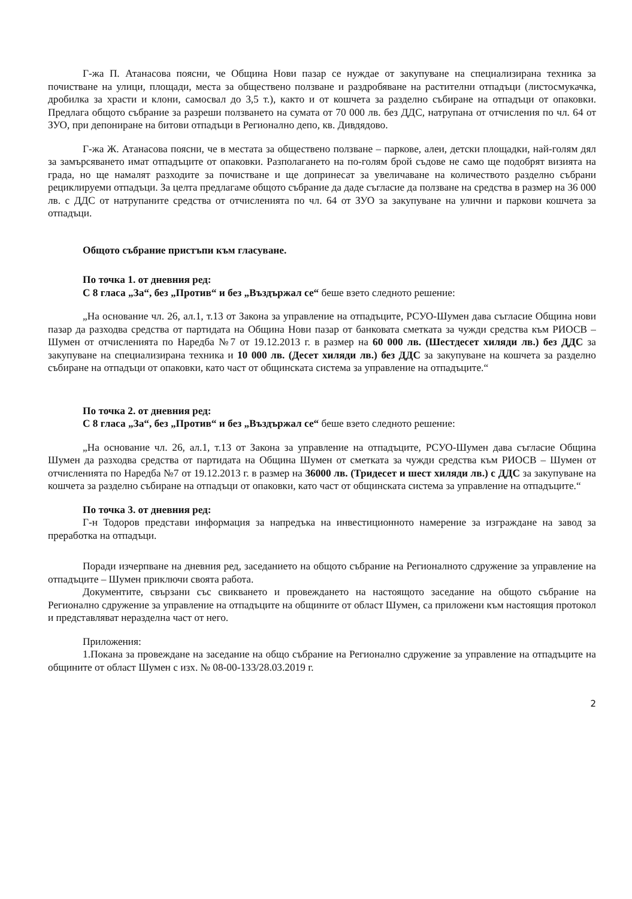Г-жа П. Атанасова поясни, че Община Нови пазар се нуждае от закупуване на специализирана техника за почистване на улици, площади, места за обществено ползване и раздробяване на растителни отпадъци (листосмукачка, дробилка за храсти и клони, самосвал до 3,5 т.), както и от кошчета за разделно събиране на отпадъци от опаковки. Предлага общото събрание за разреши ползването на сумата от 70 000 лв. без ДДС, натрупана от отчисления по чл. 64 от ЗУО, при депониране на битови отпадъци в Регионално депо, кв. Дивдядово.
Г-жа Ж. Атанасова поясни, че в местата за обществено ползване – паркове, алеи, детски площадки, най-голям дял за замърсяването имат отпадъците от опаковки. Разполагането на по-голям брой съдове не само ще подобрят визията на града, но ще намалят разходите за почистване и ще допринесат за увеличаване на количеството разделно събрани рециклируеми отпадъци. За целта предлагаме общото събрание да даде съгласие да ползване на средства в размер на 36 000 лв. с ДДС от натрупаните средства от отчисленията по чл. 64 от ЗУО за закупуване на улични и паркови кошчета за отпадъци.
Общото събрание пристъпи към гласуване.
По точка 1. от дневния ред:
С 8 гласа „За“, без „Против“ и без „Въздържал се“ беше взето следното решение:
„На основание чл. 26, ал.1, т.13 от Закона за управление на отпадъците, РСУО-Шумен дава съгласие Община нови пазар да разходва средства от партидата на Община Нови пазар от банковата сметката за чужди средства към РИОСВ – Шумен от отчисленията по Наредба №7 от 19.12.2013 г. в размер на 60 000 лв. (Шестдесет хиляди лв.) без ДДС за закупуване на специализирана техника и 10 000 лв. (Десет хиляди лв.) без ДДС за закупуване на кошчета за разделно събиране на отпадъци от опаковки, като част от общинската система за управление на отпадъците.“
По точка 2. от дневния ред:
С 8 гласа „За“, без „Против“ и без „Въздържал се“ беше взето следното решение:
„На основание чл. 26, ал.1, т.13 от Закона за управление на отпадъците, РСУО-Шумен дава съгласие Община Шумен да разходва средства от партидата на Община Шумен от сметката за чужди средства към РИОСВ – Шумен от отчисленията по Наредба №7 от 19.12.2013 г. в размер на 36000 лв. (Тридесет и шест хиляди лв.) с ДДС за закупуване на кошчета за разделно събиране на отпадъци от опаковки, като част от общинската система за управление на отпадъците.“
По точка 3. от дневния ред:
Г-н Тодоров представи информация за напредъка на инвестиционното намерение за изграждане на завод за преработка на отпадъци.
Поради изчерпване на дневния ред, заседанието на общото събрание на Регионалното сдружение за управление на отпадъците – Шумен приключи своята работа.
Документите, свързани със свикването и провеждането на настоящото заседание на общото събрание на Регионално сдружение за управление на отпадъците на общините от област Шумен, са приложени към настоящия протокол и представляват неразделна част от него.
Приложения:
1.Покана за провеждане на заседание на общо събрание на Регионално сдружение за управление на отпадъците на общините от област Шумен с изх. № 08-00-133/28.03.2019 г.
2